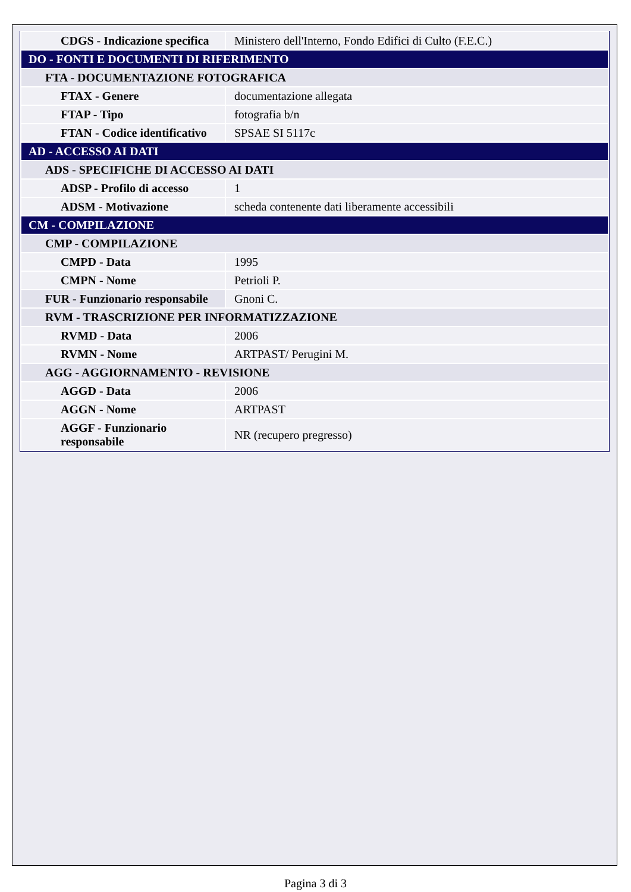| CDGS - Indicazione specifica | Ministero dell'Interno, Fondo Edifici di Culto (F.E.C.) |
| DO - FONTI E DOCUMENTI DI RIFERIMENTO | |
| FTA - DOCUMENTAZIONE FOTOGRAFICA | |
| FTAX - Genere | documentazione allegata |
| FTAP - Tipo | fotografia b/n |
| FTAN - Codice identificativo | SPSAE SI 5117c |
| AD - ACCESSO AI DATI | |
| ADS - SPECIFICHE DI ACCESSO AI DATI | |
| ADSP - Profilo di accesso | 1 |
| ADSM - Motivazione | scheda contenente dati liberamente accessibili |
| CM - COMPILAZIONE | |
| CMP - COMPILAZIONE | |
| CMPD - Data | 1995 |
| CMPN - Nome | Petrioli P. |
| FUR - Funzionario responsabile | Gnoni C. |
| RVM - TRASCRIZIONE PER INFORMATIZZAZIONE | |
| RVMD - Data | 2006 |
| RVMN - Nome | ARTPAST/ Perugini M. |
| AGG - AGGIORNAMENTO - REVISIONE | |
| AGGD - Data | 2006 |
| AGGN - Nome | ARTPAST |
| AGGF - Funzionario responsabile | NR (recupero pregresso) |
Pagina 3 di 3